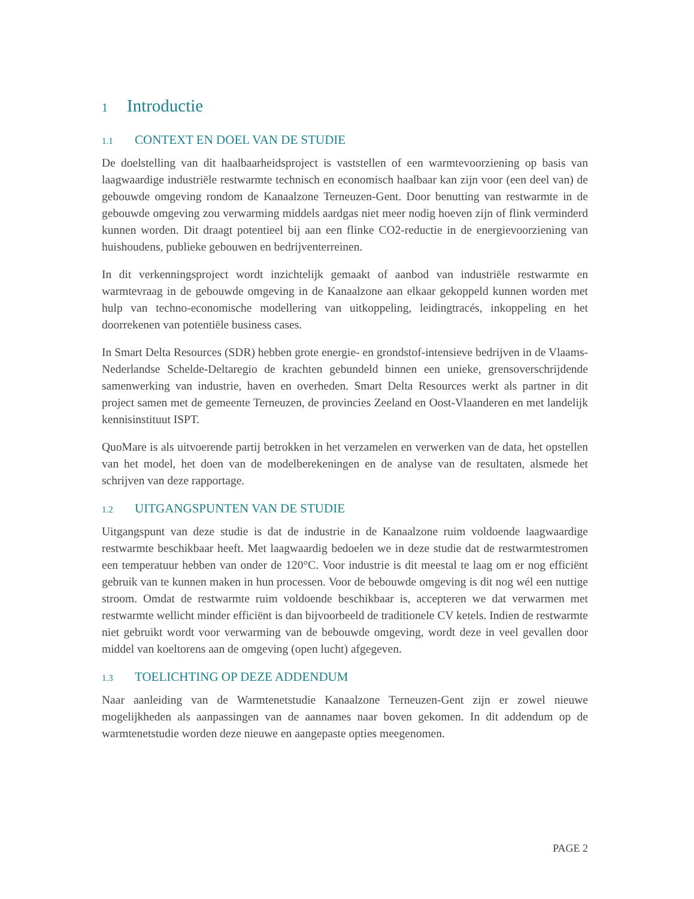1 Introductie
1.1 CONTEXT EN DOEL VAN DE STUDIE
De doelstelling van dit haalbaarheidsproject is vaststellen of een warmtevoorziening op basis van laagwaardige industriële restwarmte technisch en economisch haalbaar kan zijn voor (een deel van) de gebouwde omgeving rondom de Kanaalzone Terneuzen-Gent. Door benutting van restwarmte in de gebouwde omgeving zou verwarming middels aardgas niet meer nodig hoeven zijn of flink verminderd kunnen worden. Dit draagt potentieel bij aan een flinke CO2-reductie in de energievoorziening van huishoudens, publieke gebouwen en bedrijventerreinen.
In dit verkenningsproject wordt inzichtelijk gemaakt of aanbod van industriële restwarmte en warmtevraag in de gebouwde omgeving in de Kanaalzone aan elkaar gekoppeld kunnen worden met hulp van techno-economische modellering van uitkoppeling, leidingtracés, inkoppeling en het doorrekenen van potentiële business cases.
In Smart Delta Resources (SDR) hebben grote energie- en grondstof-intensieve bedrijven in de Vlaams-Nederlandse Schelde-Deltaregio de krachten gebundeld binnen een unieke, grensoverschrijdende samenwerking van industrie, haven en overheden. Smart Delta Resources werkt als partner in dit project samen met de gemeente Terneuzen, de provincies Zeeland en Oost-Vlaanderen en met landelijk kennisinstituut ISPT.
QuoMare is als uitvoerende partij betrokken in het verzamelen en verwerken van de data, het opstellen van het model, het doen van de modelberekeningen en de analyse van de resultaten, alsmede het schrijven van deze rapportage.
1.2 UITGANGSPUNTEN VAN DE STUDIE
Uitgangspunt van deze studie is dat de industrie in de Kanaalzone ruim voldoende laagwaardige restwarmte beschikbaar heeft. Met laagwaardig bedoelen we in deze studie dat de restwarmtestromen een temperatuur hebben van onder de 120°C. Voor industrie is dit meestal te laag om er nog efficiënt gebruik van te kunnen maken in hun processen. Voor de bebouwde omgeving is dit nog wél een nuttige stroom. Omdat de restwarmte ruim voldoende beschikbaar is, accepteren we dat verwarmen met restwarmte wellicht minder efficiënt is dan bijvoorbeeld de traditionele CV ketels. Indien de restwarmte niet gebruikt wordt voor verwarming van de bebouwde omgeving, wordt deze in veel gevallen door middel van koeltorens aan de omgeving (open lucht) afgegeven.
1.3 TOELICHTING OP DEZE ADDENDUM
Naar aanleiding van de Warmtenetstudie Kanaalzone Terneuzen-Gent zijn er zowel nieuwe mogelijkheden als aanpassingen van de aannames naar boven gekomen. In dit addendum op de warmtenetstudie worden deze nieuwe en aangepaste opties meegenomen.
PAGE 2